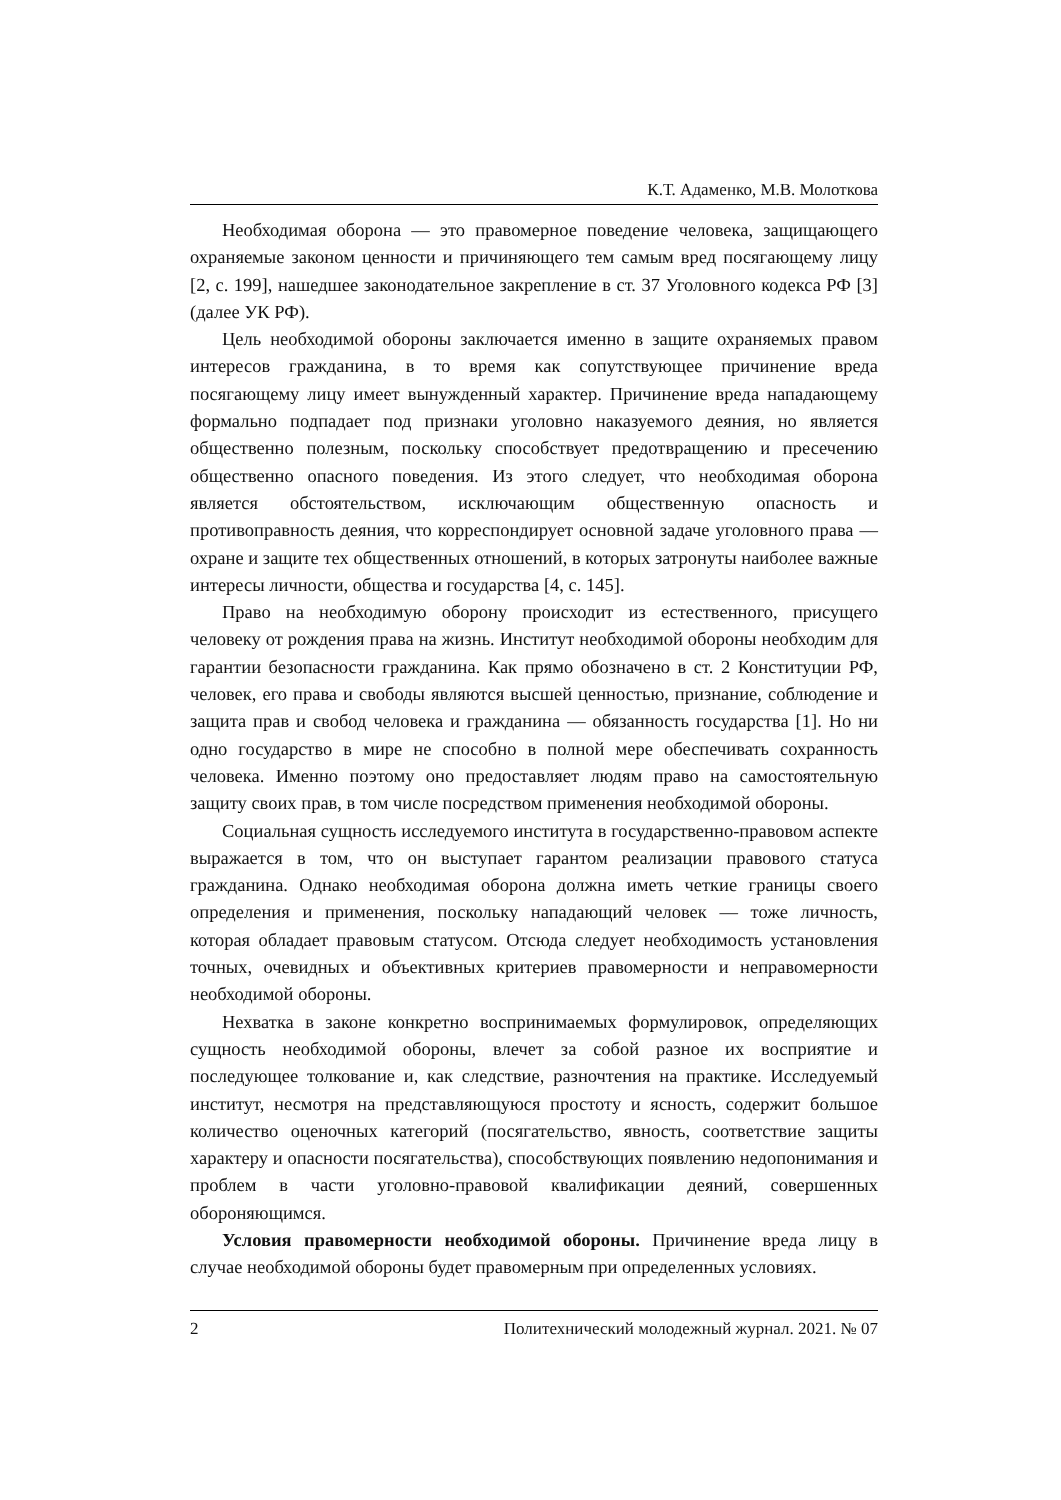К.Т. Адаменко, М.В. Молоткова
Необходимая оборона — это правомерное поведение человека, защищающего охраняемые законом ценности и причиняющего тем самым вред посягающему лицу [2, с. 199], нашедшее законодательное закрепление в ст. 37 Уголовного кодекса РФ [3] (далее УК РФ).
Цель необходимой обороны заключается именно в защите охраняемых правом интересов гражданина, в то время как сопутствующее причинение вреда посягающему лицу имеет вынужденный характер. Причинение вреда нападающему формально подпадает под признаки уголовно наказуемого деяния, но является общественно полезным, поскольку способствует предотвращению и пресечению общественно опасного поведения. Из этого следует, что необходимая оборона является обстоятельством, исключающим общественную опасность и противоправность деяния, что корреспондирует основной задаче уголовного права — охране и защите тех общественных отношений, в которых затронуты наиболее важные интересы личности, общества и государства [4, с. 145].
Право на необходимую оборону происходит из естественного, присущего человеку от рождения права на жизнь. Институт необходимой обороны необходим для гарантии безопасности гражданина. Как прямо обозначено в ст. 2 Конституции РФ, человек, его права и свободы являются высшей ценностью, признание, соблюдение и защита прав и свобод человека и гражданина — обязанность государства [1]. Но ни одно государство в мире не способно в полной мере обеспечивать сохранность человека. Именно поэтому оно предоставляет людям право на самостоятельную защиту своих прав, в том числе посредством применения необходимой обороны.
Социальная сущность исследуемого института в государственно-правовом аспекте выражается в том, что он выступает гарантом реализации правового статуса гражданина. Однако необходимая оборона должна иметь четкие границы своего определения и применения, поскольку нападающий человек — тоже личность, которая обладает правовым статусом. Отсюда следует необходимость установления точных, очевидных и объективных критериев правомерности и неправомерности необходимой обороны.
Нехватка в законе конкретно воспринимаемых формулировок, определяющих сущность необходимой обороны, влечет за собой разное их восприятие и последующее толкование и, как следствие, разночтения на практике. Исследуемый институт, несмотря на представляющуюся простоту и ясность, содержит большое количество оценочных категорий (посягательство, явность, соответствие защиты характеру и опасности посягательства), способствующих появлению недопонимания и проблем в части уголовно-правовой квалификации деяний, совершенных обороняющимся.
Условия правомерности необходимой обороны. Причинение вреда лицу в случае необходимой обороны будет правомерным при определенных условиях.
2 Политехнический молодежный журнал. 2021. № 07